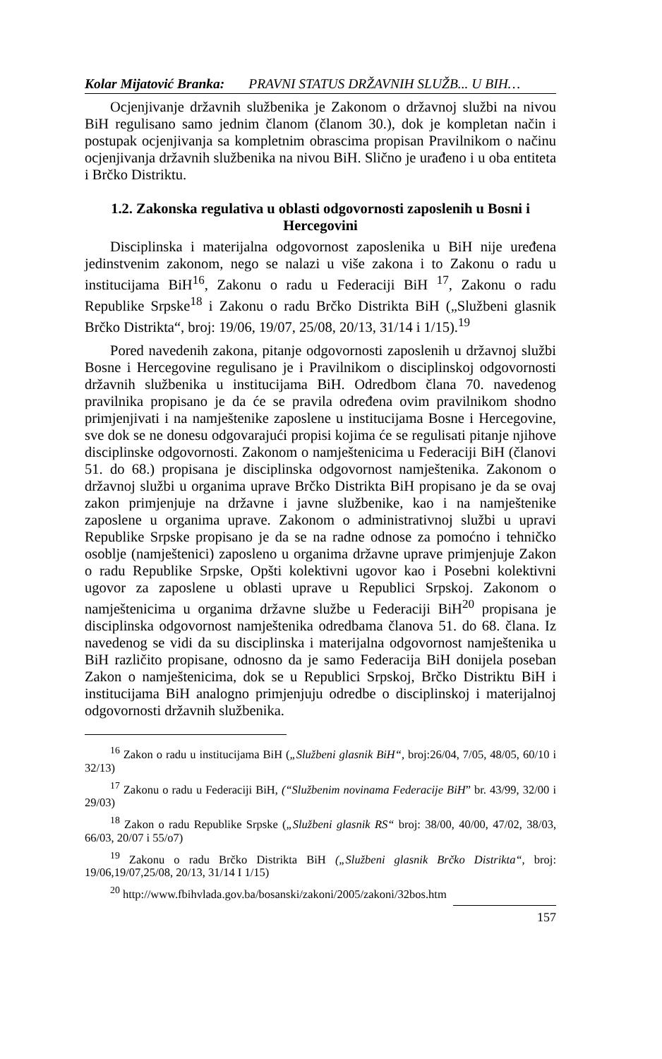Kolar Mijatović Branka: PRAVNI STATUS DRŽAVNIH SLUŽB... U BIH…
Ocjenjivanje državnih službenika je Zakonom o državnoj službi na nivou BiH regulisano samo jednim članom (članom 30.), dok je kompletan način i postupak ocjenjivanja sa kompletnim obrascima propisan Pravilnikom o načinu ocjenjivanja državnih službenika na nivou BiH. Slično je urađeno i u oba entiteta i Brčko Distriktu.
1.2. Zakonska regulativa u oblasti odgovornosti zaposlenih u Bosni i Hercegovini
Disciplinska i materijalna odgovornost zaposlenika u BiH nije uređena jedinstvenim zakonom, nego se nalazi u više zakona i to Zakonu o radu u institucijama BiH<sup>16</sup>, Zakonu o radu u Federaciji BiH <sup>17</sup>, Zakonu o radu Republike Srpske<sup>18</sup> i Zakonu o radu Brčko Distrikta BiH („Službeni glasnik Brčko Distrikta“, broj: 19/06, 19/07, 25/08, 20/13, 31/14 i 1/15).<sup>19</sup>
Pored navedenih zakona, pitanje odgovornosti zaposlenih u državnoj službi Bosne i Hercegovine regulisano je i Pravilnikom o disciplinskoj odgovornosti državnih službenika u institucijama BiH. Odredbom člana 70. navedenog pravilnika propisano je da će se pravila određena ovim pravilnikom shodno primjenjivati i na namještenike zaposlene u institucijama Bosne i Hercegovine, sve dok se ne donesu odgovarajući propisi kojima će se regulisati pitanje njihove disciplinske odgovornosti. Zakonom o namještenicima u Federaciji BiH (članovi 51. do 68.) propisana je disciplinska odgovornost namještenika. Zakonom o državnoj službi u organima uprave Brčko Distrikta BiH propisano je da se ovaj zakon primjenjuje na državne i javne službenike, kao i na namještenike zaposlene u organima uprave. Zakonom o administrativnoj službi u upravi Republike Srpske propisano je da se na radne odnose za pomoćno i tehničko osoblje (namještenici) zaposleno u organima državne uprave primjenjuje Zakon o radu Republike Srpske, Opšti kolektivni ugovor kao i Posebni kolektivni ugovor za zaposlene u oblasti uprave u Republici Srpskoj. Zakonom o namještenicima u organima državne službe u Federaciji BiH<sup>20</sup> propisana je disciplinska odgovornost namještenika odredbama članova 51. do 68. člana. Iz navedenog se vidi da su disciplinska i materijalna odgovornost namještenika u BiH različito propisane, odnosno da je samo Federacija BiH donijela poseban Zakon o namještenicima, dok se u Republici Srpskoj, Brčko Distriktu BiH i institucijama BiH analogno primjenjuju odredbe o disciplinskoj i materijalnoj odgovornosti državnih službenika.
<sup>16</sup> Zakon o radu u institucijama BiH („Službeni glasnik BiH“, broj:26/04, 7/05, 48/05, 60/10 i 32/13)
<sup>17</sup> Zakonu o radu u Federaciji BiH, (“Službenim novinama Federacije BiH” br. 43/99, 32/00 i 29/03)
<sup>18</sup> Zakon o radu Republike Srpske („Službeni glasnik RS“ broj: 38/00, 40/00, 47/02, 38/03, 66/03, 20/07 i 55/o7)
<sup>19</sup> Zakonu o radu Brčko Distrikta BiH („Službeni glasnik Brčko Distrikta“, broj: 19/06,19/07,25/08, 20/13, 31/14 I 1/15)
<sup>20</sup> http://www.fbihvlada.gov.ba/bosanski/zakoni/2005/zakoni/32bos.htm
157